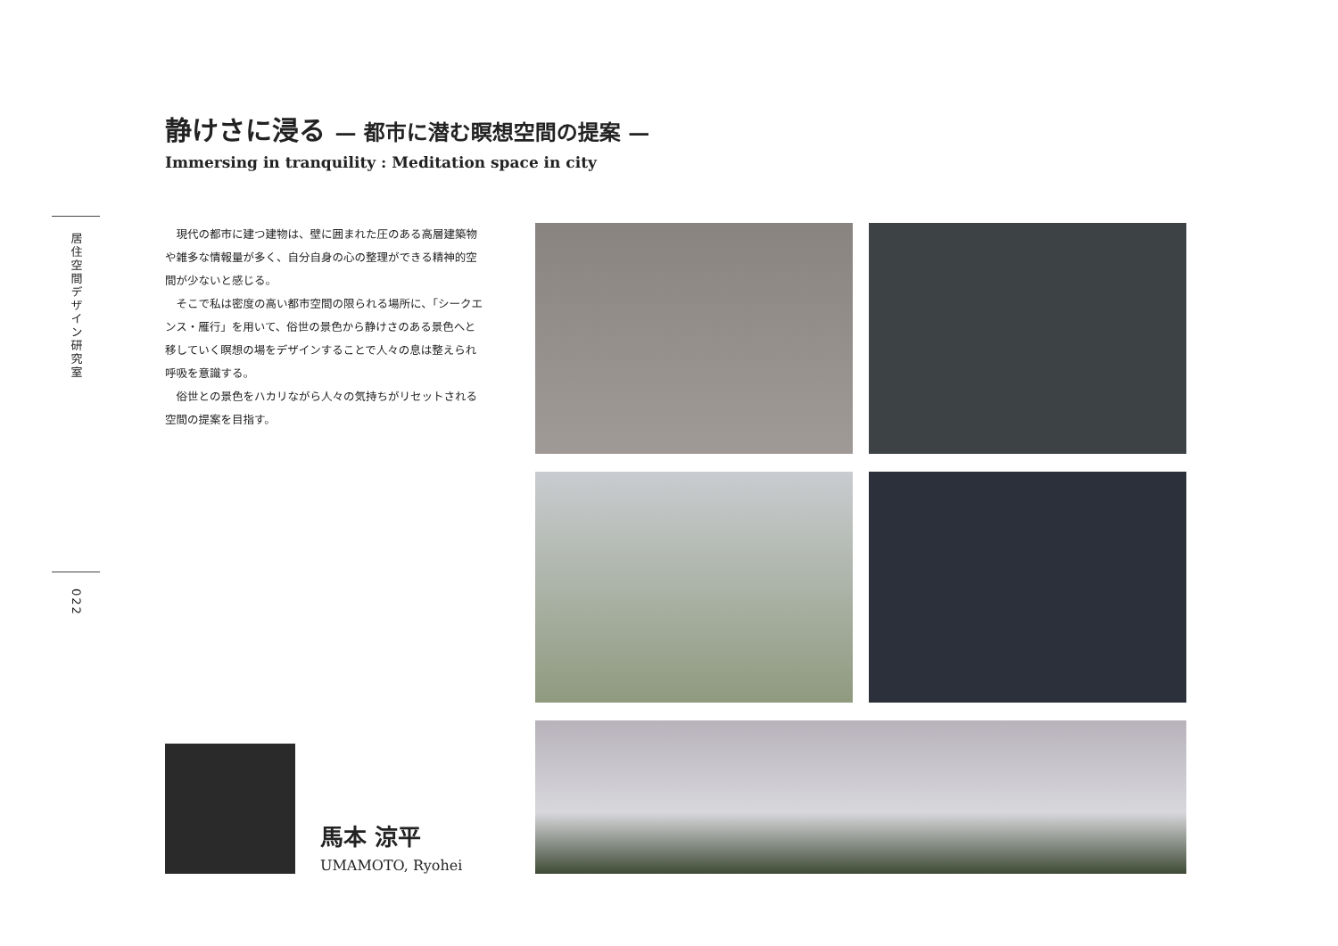居住空間デザイン研究室
022
静けさに浸る — 都市に潜む瞑想空間の提案 —
Immersing in tranquility : Meditation space in city
現代の都市に建つ建物は、壁に囲まれた圧のある高層建築物や雑多な情報量が多く、自分自身の心の整理ができる精神的空間が少ないと感じる。
そこで私は密度の高い都市空間の限られる場所に、「シークエンス・雁行」を用いて、俗世の景色から静けさのある景色へと移していく瞑想の場をデザインすることで人々の息は整えられ呼吸を意識する。
俗世との景色をハカリながら人々の気持ちがリセットされる空間の提案を目指す。
馬本 涼平
UMAMOTO, Ryohei